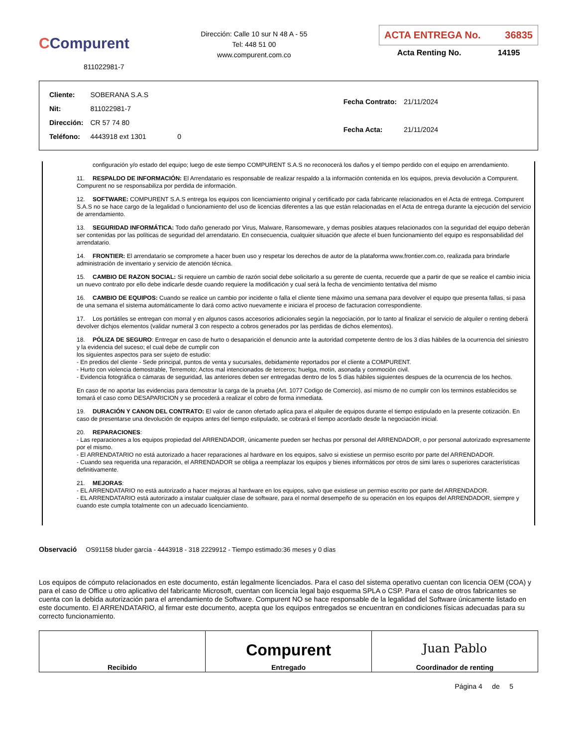CCompurent
811022981-7
Dirección: Calle 10 sur N 48 A - 55
Tel: 448 51 00
www.compurent.com.co
ACTA ENTREGA No. 36835
Acta Renting No. 14195
| Cliente: | SOBERANA S.A.S | |
| Nit: | 811022981-7 | |
| Dirección: | CR 57 74 80 | |
| Teléfono: | 4443918 ext 1301 | 0 |
| Fecha Contrato: | 21/11/2024 |
| Fecha Acta: | 21/11/2024 |
configuración y/o estado del equipo; luego de este tiempo COMPURENT S.A.S no reconocerá los daños y el tiempo perdido con el equipo en arrendamiento.
11. RESPALDO DE INFORMACIÓN: El Arrendatario es responsable de realizar respaldo a la información contenida en los equipos, previa devolución a Compurent. Compurent no se responsabiliza por perdida de información.
12. SOFTWARE: COMPURENT S.A.S entrega los equipos con licenciamiento original y certificado por cada fabricante relacionados en el Acta de entrega. Compurent S.A.S no se hace cargo de la legalidad o funcionamiento del uso de licencias diferentes a las que están relacionadas en el Acta de entrega durante la ejecución del servicio de arrendamiento.
13. SEGURIDAD INFORMÁTICA: Todo daño generado por Virus, Malware, Ransomeware, y demas posibles ataques relacionados con la seguridad del equipo deberán ser contenidas por las políticas de seguridad del arrendatario. En consecuencia, cualquier situación que afecte el buen funcionamiento del equipo es responsabilidad del arrendatario.
14. FRONTIER: El arrendatario se compromete a hacer buen uso y respetar los derechos de autor de la plataforma www.frontier.com.co, realizada para brindarle administración de inventario y servicio de atención técnica.
15. CAMBIO DE RAZON SOCIAL: Si requiere un cambio de razón social debe solicitarlo a su gerente de cuenta, recuerde que a partir de que se realice el cambio inicia un nuevo contrato por ello debe indicarle desde cuando requiere la modificación y cual será la fecha de vencimiento tentativa del mismo
16. CAMBIO DE EQUIPOS: Cuando se realice un cambio por incidente o falla el cliente tiene máximo una semana para devolver el equipo que presenta fallas, si pasa de una semana el sistema automáticamente lo dará como activo nuevamente e iniciara el proceso de facturacion correspondiente.
17. Los portátiles se entregan con morral y en algunos casos accesorios adicionales según la negociación, por lo tanto al finalizar el servicio de alquiler o renting deberá devolver dichjos elementos (validar numeral 3 con respecto a cobros generados por las perdidas de dichos elementos).
18. PÓLIZA DE SEGURO: Entregar en caso de hurto o desaparición el denuncio ante la autoridad competente dentro de los 3 días hábiles de la ocurrencia del siniestro y la evidencia del suceso; el cual debe de cumplir con
los siguientes aspectos para ser sujeto de estudio:
- En predios del cliente - Sede principal, puntos de venta y sucursales, debidamente reportados por el cliente a COMPURENT.
- Hurto con violencia demostrable, Terremoto; Actos mal intencionados de terceros; huelga, motín, asonada y conmoción civil.
- Evidencia fotográfica o cámaras de seguridad, las anteriores deben ser entregadas dentro de los 5 días hábiles siguientes despues de la ocurrencia de los hechos.
En caso de no aportar las evidencias para demostrar la carga de la prueba (Art. 1077 Codigo de Comercio), así mismo de no cumplir con los terminos establecidos se tomará el caso como DESAPARICION y se procederá a realizar el cobro de forma inmediata.
19. DURACIÓN Y CANON DEL CONTRATO: El valor de canon ofertado aplica para el alquiler de equipos durante el tiempo estipulado en la presente cotización. En caso de presentarse una devolución de equipos antes del tiempo estipulado, se cobrará el tiempo acordado desde la negociación inicial.
20. REPARACIONES:
- Las reparaciones a los equipos propiedad del ARRENDADOR, únicamente pueden ser hechas por personal del ARRENDADOR, o por personal autorizado expresamente por el mismo.
- El ARRENDATARIO no está autorizado a hacer reparaciones al hardware en los equipos, salvo si existiese un permiso escrito por parte del ARRENDADOR.
- Cuando sea requerida una reparación, el ARRENDADOR se obliga a reemplazar los equipos y bienes informáticos por otros de simi lares o superiores características definitivamente.
21. MEJORAS:
- EL ARRENDATARIO no está autorizado a hacer mejoras al hardware en los equipos, salvo que existiese un permiso escrito por parte del ARRENDADOR.
- EL ARRENDATARIO está autorizado a instalar cualquier clase de software, para el normal desempeño de su operación en los equipos del ARRENDADOR, siempre y cuando este cumpla totalmente con un adecuado licenciamiento.
Observació OS91158 bluder garcia - 4443918 - 318 2229912 - Tiempo estimado:36 meses y 0 días
Los equipos de cómputo relacionados en este documento, están legalmente licenciados. Para el caso del sistema operativo cuentan con licencia OEM (COA) y para el caso de Office u otro aplicativo del fabricante Microsoft, cuentan con licencia legal bajo esquema SPLA o CSP. Para el caso de otros fabricantes se cuenta con la debida autorización para el arrendamiento de Software. Compurent NO se hace responsable de la legalidad del Software únicamente listado en este documento. El ARRENDATARIO, al firmar este documento, acepta que los equipos entregados se encuentran en condiciones físicas adecuadas para su correcto funcionamiento.
| Recibido | Compurent Entregado | Juan Pablo Coordinador de renting |
Página 4 de 5